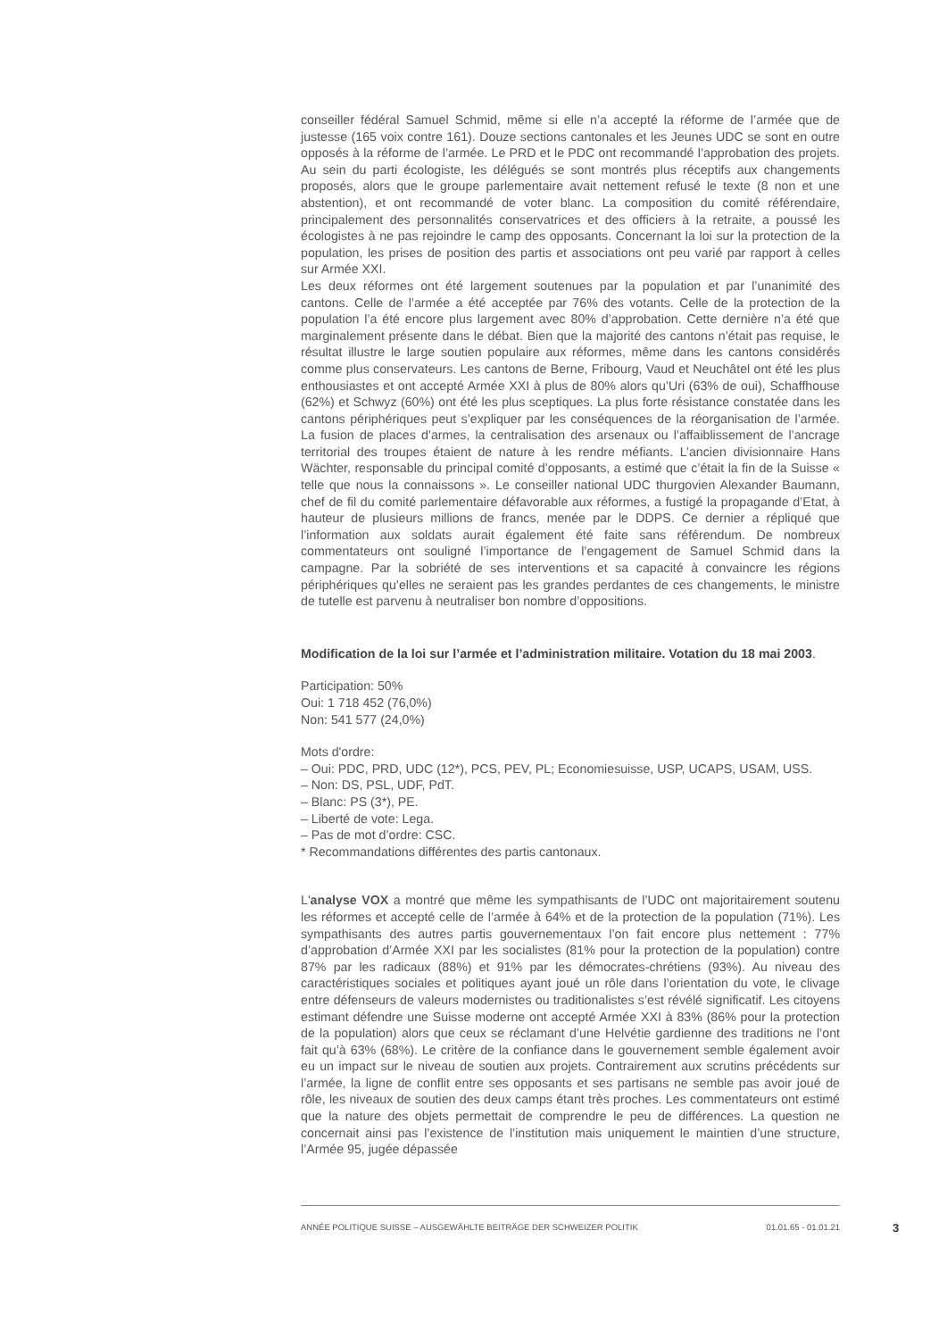conseiller fédéral Samuel Schmid, même si elle n’a accepté la réforme de l’armée que de justesse (165 voix contre 161). Douze sections cantonales et les Jeunes UDC se sont en outre opposés à la réforme de l’armée. Le PRD et le PDC ont recommandé l’approbation des projets. Au sein du parti écologiste, les délégués se sont montrés plus réceptifs aux changements proposés, alors que le groupe parlementaire avait nettement refusé le texte (8 non et une abstention), et ont recommandé de voter blanc. La composition du comité référendaire, principalement des personnalités conservatrices et des officiers à la retraite, a poussé les écologistes à ne pas rejoindre le camp des opposants. Concernant la loi sur la protection de la population, les prises de position des partis et associations ont peu varié par rapport à celles sur Armée XXI.
Les deux réformes ont été largement soutenues par la population et par l’unanimité des cantons. Celle de l’armée a été acceptée par 76% des votants. Celle de la protection de la population l’a été encore plus largement avec 80% d’approbation. Cette dernière n’a été que marginalement présente dans le débat. Bien que la majorité des cantons n’était pas requise, le résultat illustre le large soutien populaire aux réformes, même dans les cantons considérés comme plus conservateurs. Les cantons de Berne, Fribourg, Vaud et Neuchâtel ont été les plus enthousiastes et ont accepté Armée XXI à plus de 80% alors qu’Uri (63% de oui), Schaffhouse (62%) et Schwyz (60%) ont été les plus sceptiques. La plus forte résistance constatée dans les cantons périphériques peut s’expliquer par les conséquences de la réorganisation de l’armée. La fusion de places d’armes, la centralisation des arsenaux ou l’affaiblissement de l’ancrage territorial des troupes étaient de nature à les rendre méfiants. L’ancien divisionnaire Hans Wächter, responsable du principal comité d’opposants, a estimé que c’était la fin de la Suisse « telle que nous la connaissons ». Le conseiller national UDC thurgovien Alexander Baumann, chef de fil du comité parlementaire défavorable aux réformes, a fustigé la propagande d’Etat, à hauteur de plusieurs millions de francs, menée par le DDPS. Ce dernier a répliqué que l’information aux soldats aurait également été faite sans référendum. De nombreux commentateurs ont souligné l’importance de l’engagement de Samuel Schmid dans la campagne. Par la sobriété de ses interventions et sa capacité à convaincre les régions périphériques qu’elles ne seraient pas les grandes perdantes de ces changements, le ministre de tutelle est parvenu à neutraliser bon nombre d’oppositions.
Modification de la loi sur l’armée et l’administration militaire. Votation du 18 mai 2003.
Participation: 50%
Oui: 1 718 452 (76,0%)
Non: 541 577 (24,0%)
Mots d'ordre:
– Oui: PDC, PRD, UDC (12*), PCS, PEV, PL; Economiesuisse, USP, UCAPS, USAM, USS.
– Non: DS, PSL, UDF, PdT.
– Blanc: PS (3*), PE.
– Liberté de vote: Lega.
– Pas de mot d’ordre: CSC.
* Recommandations différentes des partis cantonaux.
L'analyse VOX a montré que même les sympathisants de l’UDC ont majoritairement soutenu les réformes et accepté celle de l’armée à 64% et de la protection de la population (71%). Les sympathisants des autres partis gouvernementaux l’on fait encore plus nettement : 77% d’approbation d’Armée XXI par les socialistes (81% pour la protection de la population) contre 87% par les radicaux (88%) et 91% par les démocrates-chrétiens (93%). Au niveau des caractéristiques sociales et politiques ayant joué un rôle dans l’orientation du vote, le clivage entre défenseurs de valeurs modernistes ou traditionalistes s’est révélé significatif. Les citoyens estimant défendre une Suisse moderne ont accepté Armée XXI à 83% (86% pour la protection de la population) alors que ceux se réclamant d’une Helvétie gardienne des traditions ne l’ont fait qu’à 63% (68%). Le critère de la confiance dans le gouvernement semble également avoir eu un impact sur le niveau de soutien aux projets. Contrairement aux scrutins précédents sur l’armée, la ligne de conflit entre ses opposants et ses partisans ne semble pas avoir joué de rôle, les niveaux de soutien des deux camps étant très proches. Les commentateurs ont estimé que la nature des objets permettait de comprendre le peu de différences. La question ne concernait ainsi pas l’existence de l’institution mais uniquement le maintien d’une structure, l’Armée 95, jugée dépassée
ANNÉE POLITIQUE SUISSE – AUSGEWÄHLTE BEITRÄGE DER SCHWEIZER POLITIK 01.01.65 - 01.01.21
3